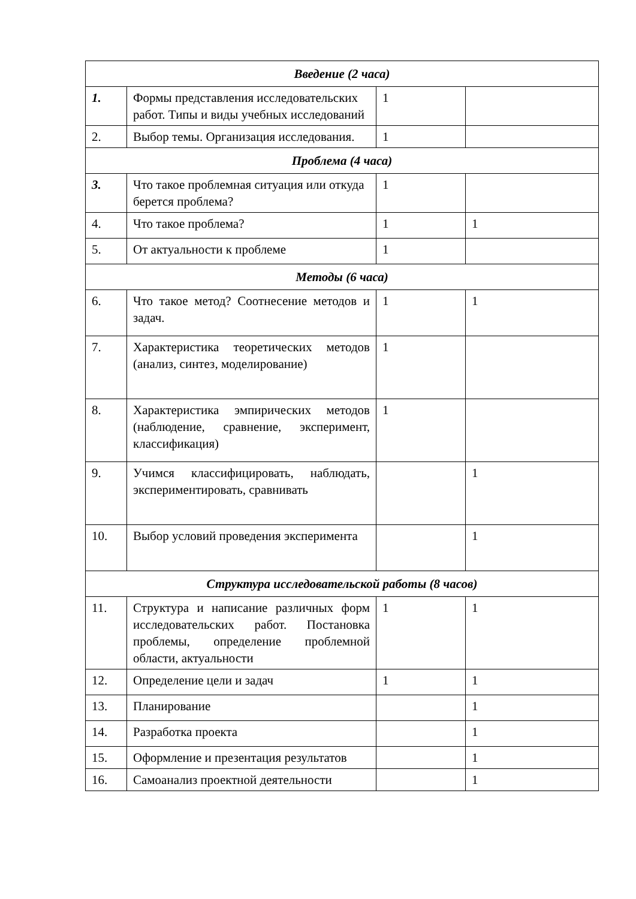| Введение (2 часа) | | | |
| --- | --- | --- | --- |
| 1. | Формы представления исследовательских работ. Типы и виды учебных исследований | 1 | |
| 2. | Выбор темы. Организация исследования. | 1 | |
| Проблема (4 часа) | | | |
| 3. | Что такое проблемная ситуация или откуда берется проблема? | 1 | |
| 4. | Что такое проблема? | 1 | 1 |
| 5. | От актуальности к проблеме | 1 | |
| Методы (6 часа) | | | |
| 6. | Что такое метод? Соотнесение методов и задач. | 1 | 1 |
| 7. | Характеристика теоретических методов (анализ, синтез, моделирование) | 1 | |
| 8. | Характеристика эмпирических методов (наблюдение, сравнение, эксперимент, классификация) | 1 | |
| 9. | Учимся классифицировать, наблюдать, экспериментировать, сравнивать | | 1 |
| 10. | Выбор условий проведения эксперимента | | 1 |
| Структура исследовательской работы (8 часов) | | | |
| 11. | Структура и написание различных форм исследовательских работ. Постановка проблемы, определение проблемной области, актуальности | 1 | 1 |
| 12. | Определение цели и задач | 1 | 1 |
| 13. | Планирование | | 1 |
| 14. | Разработка проекта | | 1 |
| 15. | Оформление и презентация результатов | | 1 |
| 16. | Самоанализ проектной деятельности | | 1 |